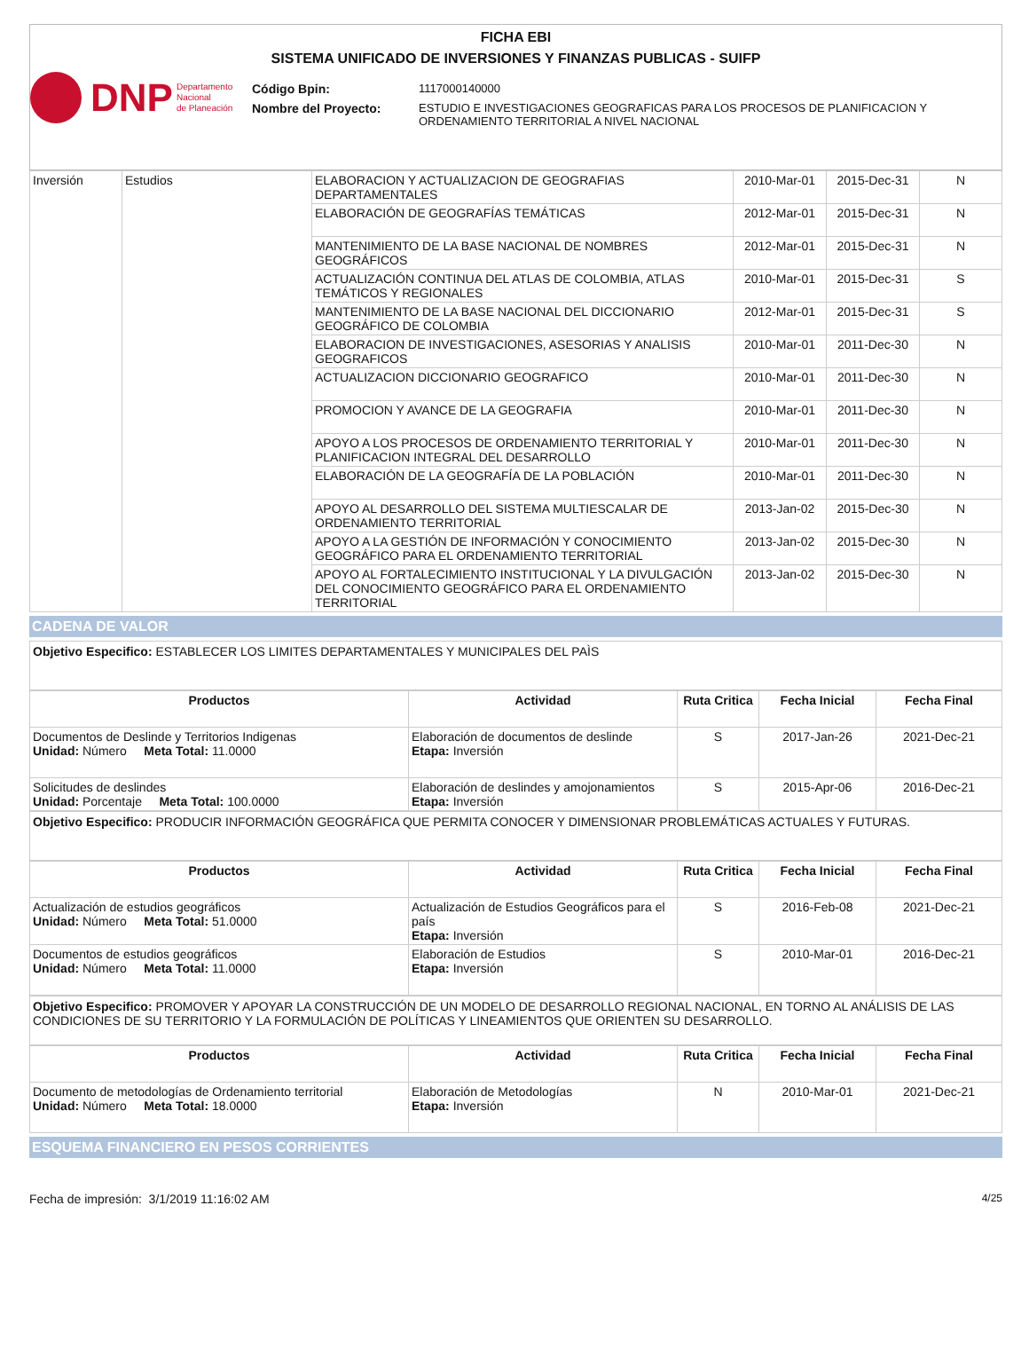FICHA EBI
SISTEMA UNIFICADO DE INVERSIONES Y FINANZAS PUBLICAS - SUIFP
DNP Departamento
Nacional
de Planeación
Código Bpin: 1117000140000
Nombre del Proyecto: ESTUDIO E INVESTIGACIONES GEOGRAFICAS PARA LOS PROCESOS DE PLANIFICACION Y ORDENAMIENTO TERRITORIAL A NIVEL NACIONAL
| Inversión | Estudios | ELABORACION Y ACTUALIZACION DE GEOGRAFIAS DEPARTAMENTALES | 2010-Mar-01 | 2015-Dec-31 | N |
| | | ELABORACIÓN DE GEOGRAFÍAS TEMÁTICAS | 2012-Mar-01 | 2015-Dec-31 | N |
| | | MANTENIMIENTO DE LA BASE NACIONAL DE NOMBRES GEOGRÁFICOS | 2012-Mar-01 | 2015-Dec-31 | N |
| | | ACTUALIZACIÓN CONTINUA DEL ATLAS DE COLOMBIA, ATLAS TEMÁTICOS Y REGIONALES | 2010-Mar-01 | 2015-Dec-31 | S |
| | | MANTENIMIENTO DE LA BASE NACIONAL DEL DICCIONARIO GEOGRÁFICO DE COLOMBIA | 2012-Mar-01 | 2015-Dec-31 | S |
| | | ELABORACION DE INVESTIGACIONES, ASESORIAS Y ANALISIS GEOGRAFICOS | 2010-Mar-01 | 2011-Dec-30 | N |
| | | ACTUALIZACION DICCIONARIO GEOGRAFICO | 2010-Mar-01 | 2011-Dec-30 | N |
| | | PROMOCION Y AVANCE DE LA GEOGRAFIA | 2010-Mar-01 | 2011-Dec-30 | N |
| | | APOYO A LOS PROCESOS DE ORDENAMIENTO TERRITORIAL Y PLANIFICACION INTEGRAL DEL DESARROLLO | 2010-Mar-01 | 2011-Dec-30 | N |
| | | ELABORACIÓN DE LA GEOGRAFÍA DE LA POBLACIÓN | 2010-Mar-01 | 2011-Dec-30 | N |
| | | APOYO AL DESARROLLO DEL SISTEMA MULTIESCALAR DE ORDENAMIENTO TERRITORIAL | 2013-Jan-02 | 2015-Dec-30 | N |
| | | APOYO A LA GESTIÓN DE INFORMACIÓN Y CONOCIMIENTO GEOGRÁFICO PARA EL ORDENAMIENTO TERRITORIAL | 2013-Jan-02 | 2015-Dec-30 | N |
| | | APOYO AL FORTALECIMIENTO INSTITUCIONAL Y LA DIVULGACIÓN DEL CONOCIMIENTO GEOGRÁFICO PARA EL ORDENAMIENTO TERRITORIAL | 2013-Jan-02 | 2015-Dec-30 | N |
CADENA DE VALOR
Objetivo Especifico: ESTABLECER LOS LIMITES DEPARTAMENTALES Y MUNICIPALES DEL PAÌS
| Productos | Actividad | Ruta Critica | Fecha Inicial | Fecha Final |
| --- | --- | --- | --- | --- |
| Documentos de Deslinde y Territorios Indigenas Unidad: Número Meta Total: 11.0000 | Elaboración de documentos de deslinde Etapa: Inversión | S | 2017-Jan-26 | 2021-Dec-21 |
| Solicitudes de deslindes Unidad: Porcentaje Meta Total: 100.0000 | Elaboración de deslindes y amojonamientos Etapa: Inversión | S | 2015-Apr-06 | 2016-Dec-21 |
Objetivo Especifico: PRODUCIR INFORMACIÓN GEOGRÁFICA QUE PERMITA CONOCER Y DIMENSIONAR PROBLEMÁTICAS ACTUALES Y FUTURAS.
| Productos | Actividad | Ruta Critica | Fecha Inicial | Fecha Final |
| --- | --- | --- | --- | --- |
| Actualización de estudios geográficos Unidad: Número Meta Total: 51.0000 | Actualización de Estudios Geográficos para el país Etapa: Inversión | S | 2016-Feb-08 | 2021-Dec-21 |
| Documentos de estudios geográficos Unidad: Número Meta Total: 11.0000 | Elaboración de Estudios Etapa: Inversión | S | 2010-Mar-01 | 2016-Dec-21 |
Objetivo Especifico: PROMOVER Y APOYAR LA CONSTRUCCIÓN DE UN MODELO DE DESARROLLO REGIONAL NACIONAL, EN TORNO AL ANÁLISIS DE LAS CONDICIONES DE SU TERRITORIO Y LA FORMULACIÓN DE POLÍTICAS Y LINEAMIENTOS QUE ORIENTEN SU DESARROLLO.
| Productos | Actividad | Ruta Critica | Fecha Inicial | Fecha Final |
| --- | --- | --- | --- | --- |
| Documento de metodologías de Ordenamiento territorial Unidad: Número Meta Total: 18.0000 | Elaboración de Metodologías Etapa: Inversión | N | 2010-Mar-01 | 2021-Dec-21 |
ESQUEMA FINANCIERO EN PESOS CORRIENTES
Fecha de impresión: 3/1/2019 11:16:02 AM 4/25